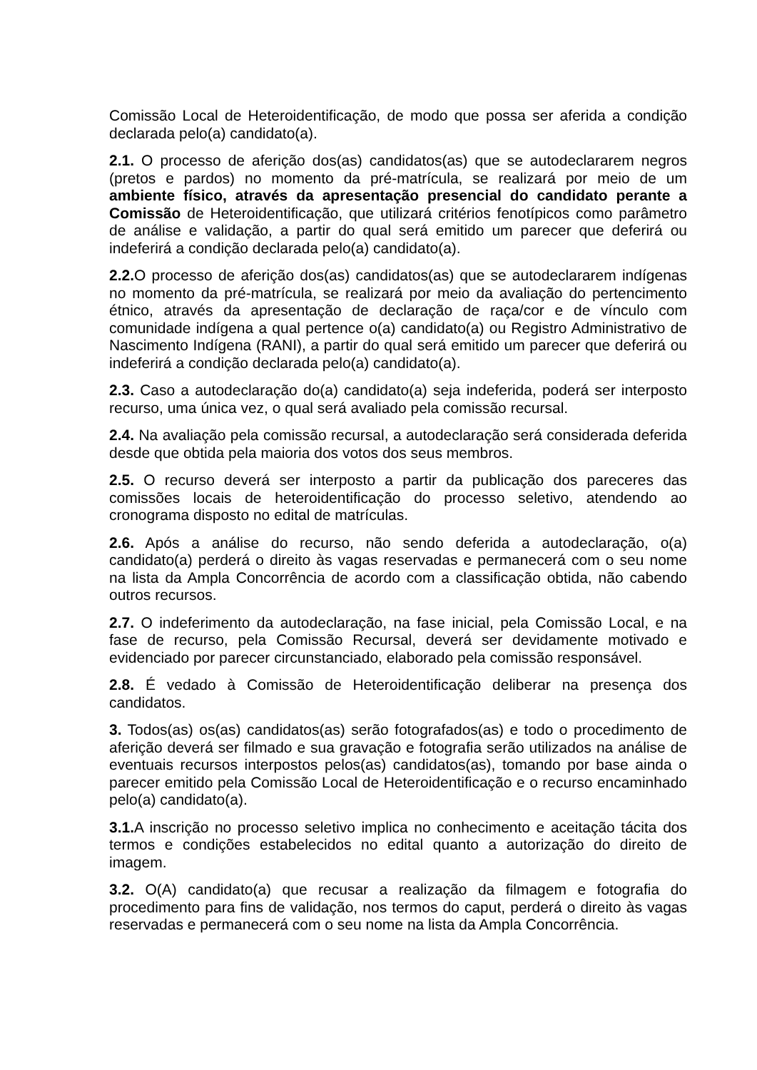Comissão Local de Heteroidentificação, de modo que possa ser aferida a condição declarada pelo(a) candidato(a).
2.1. O processo de aferição dos(as) candidatos(as) que se autodeclararem negros (pretos e pardos) no momento da pré-matrícula, se realizará por meio de um ambiente físico, através da apresentação presencial do candidato perante a Comissão de Heteroidentificação, que utilizará critérios fenotípicos como parâmetro de análise e validação, a partir do qual será emitido um parecer que deferirá ou indeferirá a condição declarada pelo(a) candidato(a).
2.2. O processo de aferição dos(as) candidatos(as) que se autodeclararem indígenas no momento da pré-matrícula, se realizará por meio da avaliação do pertencimento étnico, através da apresentação de declaração de raça/cor e de vínculo com comunidade indígena a qual pertence o(a) candidato(a) ou Registro Administrativo de Nascimento Indígena (RANI), a partir do qual será emitido um parecer que deferirá ou indeferirá a condição declarada pelo(a) candidato(a).
2.3. Caso a autodeclaração do(a) candidato(a) seja indeferida, poderá ser interposto recurso, uma única vez, o qual será avaliado pela comissão recursal.
2.4. Na avaliação pela comissão recursal, a autodeclaração será considerada deferida desde que obtida pela maioria dos votos dos seus membros.
2.5. O recurso deverá ser interposto a partir da publicação dos pareceres das comissões locais de heteroidentificação do processo seletivo, atendendo ao cronograma disposto no edital de matrículas.
2.6. Após a análise do recurso, não sendo deferida a autodeclaração, o(a) candidato(a) perderá o direito às vagas reservadas e permanecerá com o seu nome na lista da Ampla Concorrência de acordo com a classificação obtida, não cabendo outros recursos.
2.7. O indeferimento da autodeclaração, na fase inicial, pela Comissão Local, e na fase de recurso, pela Comissão Recursal, deverá ser devidamente motivado e evidenciado por parecer circunstanciado, elaborado pela comissão responsável.
2.8. É vedado à Comissão de Heteroidentificação deliberar na presença dos candidatos.
3. Todos(as) os(as) candidatos(as) serão fotografados(as) e todo o procedimento de aferição deverá ser filmado e sua gravação e fotografia serão utilizados na análise de eventuais recursos interpostos pelos(as) candidatos(as), tomando por base ainda o parecer emitido pela Comissão Local de Heteroidentificação e o recurso encaminhado pelo(a) candidato(a).
3.1. A inscrição no processo seletivo implica no conhecimento e aceitação tácita dos termos e condições estabelecidos no edital quanto a autorização do direito de imagem.
3.2. O(A) candidato(a) que recusar a realização da filmagem e fotografia do procedimento para fins de validação, nos termos do caput, perderá o direito às vagas reservadas e permanecerá com o seu nome na lista da Ampla Concorrência.